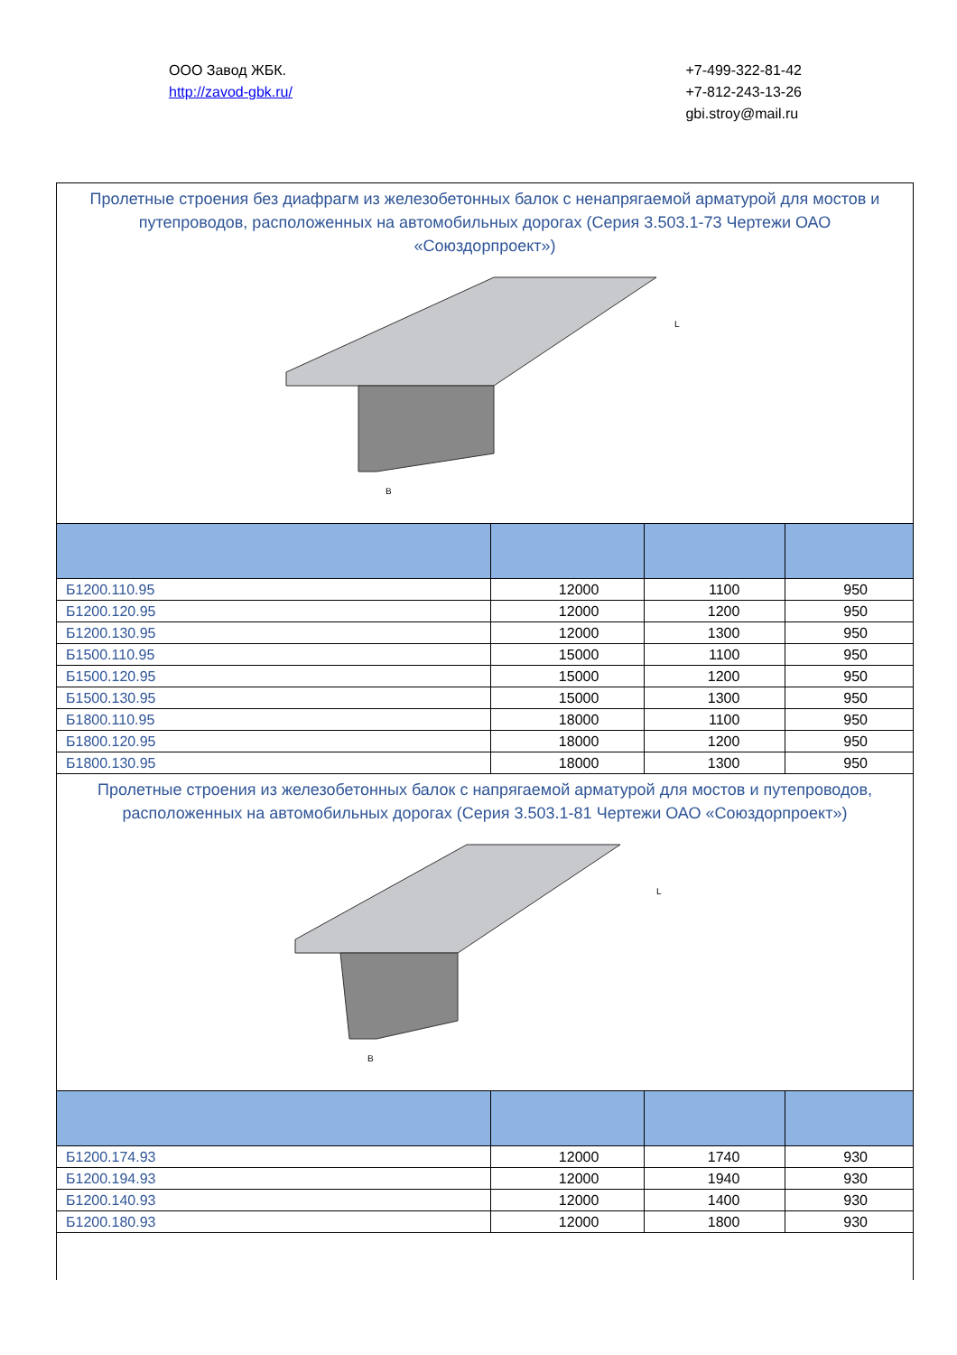ООО Завод ЖБК.
http://zavod-gbk.ru/
+7-499-322-81-42
+7-812-243-13-26
gbi.stroy@mail.ru
| Пролетные строения без диафрагм из железобетонных балок с ненапрягаемой арматурой для мостов и путепроводов, расположенных на автомобильных дорогах (Серия 3.503.1-73 Чертежи ОАО «Союздорпроект») | | | |
| B L | | | |
| Б1200.110.95 | 12000 | 1100 | 950 |
| Б1200.120.95 | 12000 | 1200 | 950 |
| Б1200.130.95 | 12000 | 1300 | 950 |
| Б1500.110.95 | 15000 | 1100 | 950 |
| Б1500.120.95 | 15000 | 1200 | 950 |
| Б1500.130.95 | 15000 | 1300 | 950 |
| Б1800.110.95 | 18000 | 1100 | 950 |
| Б1800.120.95 | 18000 | 1200 | 950 |
| Б1800.130.95 | 18000 | 1300 | 950 |
| Пролетные строения из железобетонных балок с напрягаемой арматурой для мостов и путепроводов, расположенных на автомобильных дорогах (Серия 3.503.1-81 Чертежи ОАО «Союздорпроект») | | | |
| B L | | | |
| Б1200.174.93 | 12000 | 1740 | 930 |
| Б1200.194.93 | 12000 | 1940 | 930 |
| Б1200.140.93 | 12000 | 1400 | 930 |
| Б1200.180.93 | 12000 | 1800 | 930 |